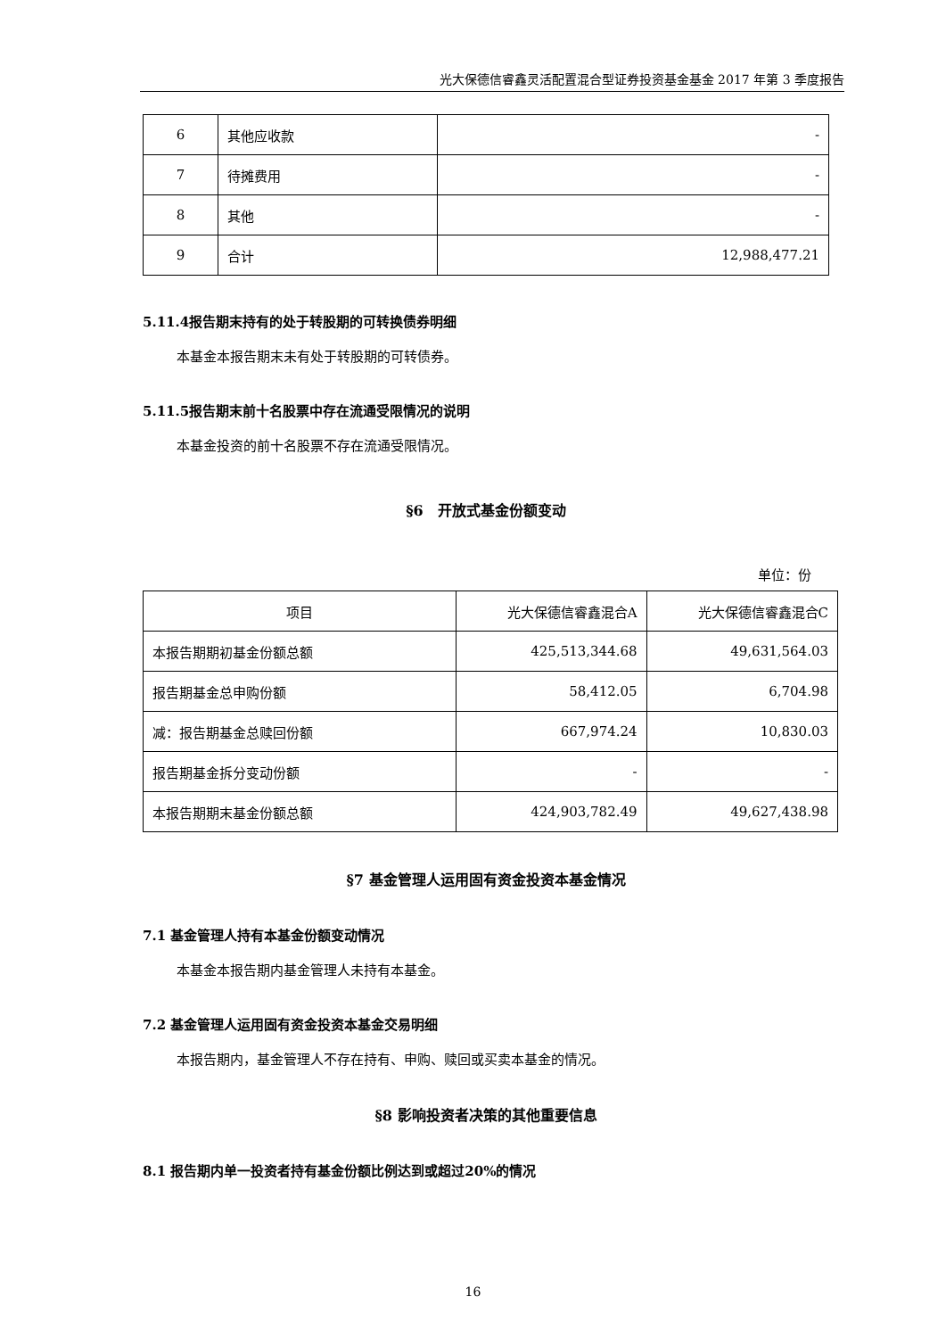光大保德信睿鑫灵活配置混合型证券投资基金基金 2017 年第 3 季度报告
| 6 | 其他应收款 | - |
| 7 | 待摊费用 | - |
| 8 | 其他 | - |
| 9 | 合计 | 12,988,477.21 |
5.11.4报告期末持有的处于转股期的可转换债券明细
本基金本报告期末未有处于转股期的可转债券。
5.11.5报告期末前十名股票中存在流通受限情况的说明
本基金投资的前十名股票不存在流通受限情况。
§6　开放式基金份额变动
单位：份
| 项目 | 光大保德信睿鑫混合A | 光大保德信睿鑫混合C |
| 本报告期期初基金份额总额 | 425,513,344.68 | 49,631,564.03 |
| 报告期基金总申购份额 | 58,412.05 | 6,704.98 |
| 减：报告期基金总赎回份额 | 667,974.24 | 10,830.03 |
| 报告期基金拆分变动份额 | - | - |
| 本报告期期末基金份额总额 | 424,903,782.49 | 49,627,438.98 |
§7 基金管理人运用固有资金投资本基金情况
7.1 基金管理人持有本基金份额变动情况
本基金本报告期内基金管理人未持有本基金。
7.2 基金管理人运用固有资金投资本基金交易明细
本报告期内，基金管理人不存在持有、申购、赎回或买卖本基金的情况。
§8 影响投资者决策的其他重要信息
8.1 报告期内单一投资者持有基金份额比例达到或超过20%的情况
16